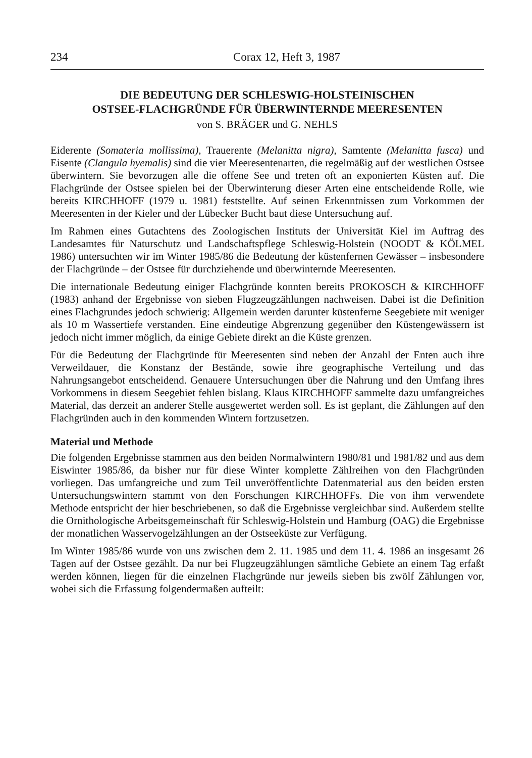234 Corax 12, Heft 3, 1987
DIE BEDEUTUNG DER SCHLESWIG-HOLSTEINISCHEN
OSTSEE-FLACHGRÜNDE FÜR ÜBERWINTERNDE MEERESENTEN
von S. BRÄGER und G. NEHLS
Eiderente (Somateria mollissima), Trauerente (Melanitta nigra), Samtente (Melanitta fusca) und Eisente (Clangula hyemalis) sind die vier Meeresentenarten, die regelmäßig auf der westlichen Ostsee überwintern. Sie bevorzugen alle die offene See und treten oft an exponierten Küsten auf. Die Flachgründe der Ostsee spielen bei der Überwinterung dieser Arten eine entscheidende Rolle, wie bereits KIRCHHOFF (1979 u. 1981) feststellte. Auf seinen Erkenntnissen zum Vorkommen der Meeresenten in der Kieler und der Lübecker Bucht baut diese Untersuchung auf.
Im Rahmen eines Gutachtens des Zoologischen Instituts der Universität Kiel im Auftrag des Landesamtes für Naturschutz und Landschaftspflege Schleswig-Holstein (NOODT & KÖLMEL 1986) untersuchten wir im Winter 1985/86 die Bedeutung der küstenfernen Gewässer – insbesondere der Flachgründe – der Ostsee für durchziehende und überwinternde Meeresenten.
Die internationale Bedeutung einiger Flachgründe konnten bereits PROKOSCH & KIRCHHOFF (1983) anhand der Ergebnisse von sieben Flugzeugzählungen nachweisen. Dabei ist die Definition eines Flachgrundes jedoch schwierig: Allgemein werden darunter küstenferne Seegebiete mit weniger als 10 m Wassertiefe verstanden. Eine eindeutige Abgrenzung gegenüber den Küstengewässern ist jedoch nicht immer möglich, da einige Gebiete direkt an die Küste grenzen.
Für die Bedeutung der Flachgründe für Meeresenten sind neben der Anzahl der Enten auch ihre Verweildauer, die Konstanz der Bestände, sowie ihre geographische Verteilung und das Nahrungsangebot entscheidend. Genauere Untersuchungen über die Nahrung und den Umfang ihres Vorkommens in diesem Seegebiet fehlen bislang. Klaus KIRCHHOFF sammelte dazu umfangreiches Material, das derzeit an anderer Stelle ausgewertet werden soll. Es ist geplant, die Zählungen auf den Flachgründen auch in den kommenden Wintern fortzusetzen.
Material und Methode
Die folgenden Ergebnisse stammen aus den beiden Normalwintern 1980/81 und 1981/82 und aus dem Eiswinter 1985/86, da bisher nur für diese Winter komplette Zählreihen von den Flachgründen vorliegen. Das umfangreiche und zum Teil unveröffentlichte Datenmaterial aus den beiden ersten Untersuchungswintern stammt von den Forschungen KIRCHHOFFs. Die von ihm verwendete Methode entspricht der hier beschriebenen, so daß die Ergebnisse vergleichbar sind. Außerdem stellte die Ornithologische Arbeitsgemeinschaft für Schleswig-Holstein und Hamburg (OAG) die Ergebnisse der monatlichen Wasservogelzählungen an der Ostseeküste zur Verfügung.
Im Winter 1985/86 wurde von uns zwischen dem 2. 11. 1985 und dem 11. 4. 1986 an insgesamt 26 Tagen auf der Ostsee gezählt. Da nur bei Flugzeugzählungen sämtliche Gebiete an einem Tag erfaßt werden können, liegen für die einzelnen Flachgründe nur jeweils sieben bis zwölf Zählungen vor, wobei sich die Erfassung folgendermaßen aufteilt: